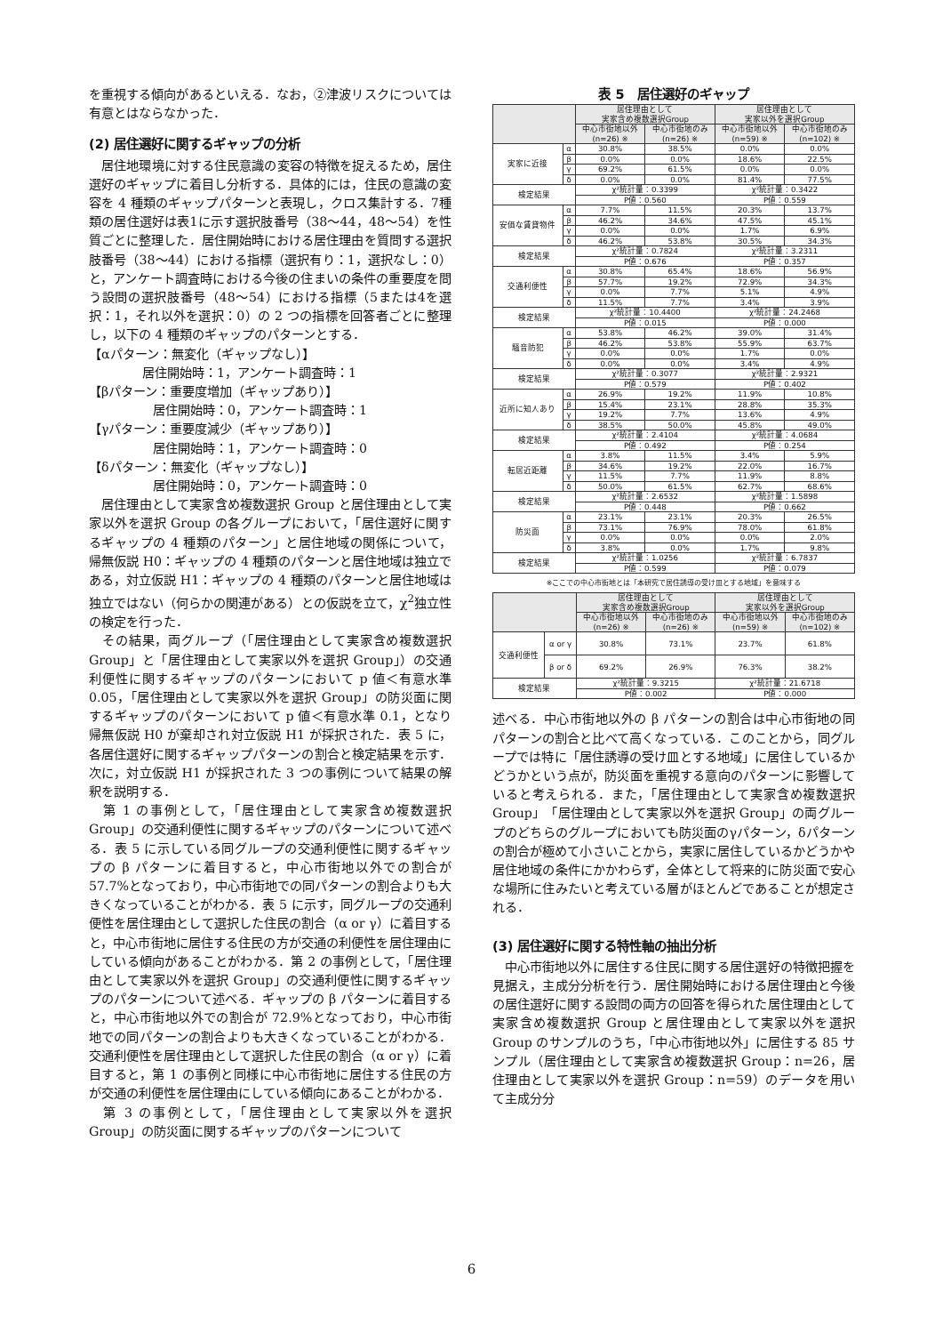を重視する傾向があるといえる．なお，②津波リスクについては有意とはならなかった．
(2) 居住選好に関するギャップの分析
　居住地環境に対する住民意識の変容の特徴を捉えるため，居住選好のギャップに着目し分析する．具体的には，住民の意識の変容を 4 種類のギャップパターンと表現し，クロス集計する．7種類の居住選好は表1に示す選択肢番号（38～44，48～54）を性質ごとに整理した．居住開始時における居住理由を質問する選択肢番号（38～44）における指標（選択有り：1，選択なし：0）と，アンケート調査時における今後の住まいの条件の重要度を問う設問の選択肢番号（48～54）における指標（5または4を選択：1，それ以外を選択：0）の 2 つの指標を回答者ごとに整理し，以下の 4 種類のギャップのパターンとする．
【αパターン：無変化（ギャップなし）】
居住開始時：1，アンケート調査時：1
【βパターン：重要度増加（ギャップあり）】
居住開始時：0，アンケート調査時：1
【γパターン：重要度減少（ギャップあり）】
居住開始時：1，アンケート調査時：0
【δパターン：無変化（ギャップなし）】
居住開始時：0，アンケート調査時：0
　居住理由として実家含め複数選択 Group と居住理由として実家以外を選択 Group の各グループにおいて，「居住選好に関するギャップの 4 種類のパターン」と居住地域の関係について，帰無仮説 H0：ギャップの 4 種類のパターンと居住地域は独立である，対立仮説 H1：ギャップの 4 種類のパターンと居住地域は独立ではない（何らかの関連がある）との仮説を立て，χ<sup>2</sup>独立性の検定を行った．
　その結果，両グループ（「居住理由として実家含め複数選択 Group」と「居住理由として実家以外を選択 Group」）の交通利便性に関するギャップのパターンにおいて p 値＜有意水準 0.05，「居住理由として実家以外を選択 Group」の防災面に関するギャップのパターンにおいて p 値＜有意水準 0.1，となり帰無仮説 H0 が棄却され対立仮説 H1 が採択された．表 5 に，各居住選好に関するギャップパターンの割合と検定結果を示す．次に，対立仮説 H1 が採択された 3 つの事例について結果の解釈を説明する．
　第 1 の事例として，「居住理由として実家含め複数選択 Group」の交通利便性に関するギャップのパターンについて述べる．表 5 に示している同グループの交通利便性に関するギャップの β パターンに着目すると，中心市街地以外での割合が 57.7%となっており，中心市街地での同パターンの割合よりも大きくなっていることがわかる．表 5 に示す，同グループの交通利便性を居住理由として選択した住民の割合（α or γ）に着目すると，中心市街地に居住する住民の方が交通の利便性を居住理由にしている傾向があることがわかる．第 2 の事例として，「居住理由として実家以外を選択 Group」の交通利便性に関するギャップのパターンについて述べる．ギャップの β パターンに着目すると，中心市街地以外での割合が 72.9%となっており，中心市街地での同パターンの割合よりも大きくなっていることがわかる．交通利便性を居住理由として選択した住民の割合（α or γ）に着目すると，第 1 の事例と同様に中心市街地に居住する住民の方が交通の利便性を居住理由にしている傾向にあることがわかる．
　第 3 の事例として，「居住理由として実家以外を選択 Group」の防災面に関するギャップのパターンについて
表 5　居住選好のギャップ
| | | 居住理由として 実家含め複数選択Group | | 居住理由として 実家以外を選択Group | |
| --- | --- | --- | --- | --- | --- |
| | | 中心市街地以外 (n=26) ※ | 中心市街地のみ (n=26) ※ | 中心市街地以外 (n=59) ※ | 中心市街地のみ (n=102) ※ |
| 実家に近接 | α | 30.8% | 38.5% | 0.0% | 0.0% |
| | β | 0.0% | 0.0% | 18.6% | 22.5% |
| | γ | 69.2% | 61.5% | 0.0% | 0.0% |
| | δ | 0.0% | 0.0% | 81.4% | 77.5% |
| 検定結果 | | χ²統計量：0.3399 | | χ²統計量：0.3422 | |
| | | P値：0.560 | | P値：0.559 | |
| 安価な賃貸物件 | α | 7.7% | 11.5% | 20.3% | 13.7% |
| | β | 46.2% | 34.6% | 47.5% | 45.1% |
| | γ | 0.0% | 0.0% | 1.7% | 6.9% |
| | δ | 46.2% | 53.8% | 30.5% | 34.3% |
| 検定結果 | | χ²統計量：0.7824 | | χ²統計量：3.2311 | |
| | | P値：0.676 | | P値：0.357 | |
| 交通利便性 | α | 30.8% | 65.4% | 18.6% | 56.9% |
| | β | 57.7% | 19.2% | 72.9% | 34.3% |
| | γ | 0.0% | 7.7% | 5.1% | 4.9% |
| | δ | 11.5% | 7.7% | 3.4% | 3.9% |
| 検定結果 | | χ²統計量：10.4400 | | χ²統計量：24.2468 | |
| | | P値：0.015 | | P値：0.000 | |
| 騒音防犯 | α | 53.8% | 46.2% | 39.0% | 31.4% |
| | β | 46.2% | 53.8% | 55.9% | 63.7% |
| | γ | 0.0% | 0.0% | 1.7% | 0.0% |
| | δ | 0.0% | 0.0% | 3.4% | 4.9% |
| 検定結果 | | χ²統計量：0.3077 | | χ²統計量：2.9321 | |
| | | P値：0.579 | | P値：0.402 | |
| 近所に知人あり | α | 26.9% | 19.2% | 11.9% | 10.8% |
| | β | 15.4% | 23.1% | 28.8% | 35.3% |
| | γ | 19.2% | 7.7% | 13.6% | 4.9% |
| | δ | 38.5% | 50.0% | 45.8% | 49.0% |
| 検定結果 | | χ²統計量：2.4104 | | χ²統計量：4.0684 | |
| | | P値：0.492 | | P値：0.254 | |
| 転居近距離 | α | 3.8% | 11.5% | 3.4% | 5.9% |
| | β | 34.6% | 19.2% | 22.0% | 16.7% |
| | γ | 11.5% | 7.7% | 11.9% | 8.8% |
| | δ | 50.0% | 61.5% | 62.7% | 68.6% |
| 検定結果 | | χ²統計量：2.6532 | | χ²統計量：1.5898 | |
| | | P値：0.448 | | P値：0.662 | |
| 防災面 | α | 23.1% | 23.1% | 20.3% | 26.5% |
| | β | 73.1% | 76.9% | 78.0% | 61.8% |
| | γ | 0.0% | 0.0% | 0.0% | 2.0% |
| | δ | 3.8% | 0.0% | 1.7% | 9.8% |
| 検定結果 | | χ²統計量：1.0256 | | χ²統計量：6.7837 | |
| | | P値：0.599 | | P値：0.079 | |
※ここでの中心市街地とは「本研究で居住誘導の受け皿とする地域」を意味する
| | | 居住理由として 実家含め複数選択Group | | 居住理由として 実家以外を選択Group | |
| --- | --- | --- | --- | --- | --- |
| | | 中心市街地以外 (n=26) ※ | 中心市街地のみ (n=26) ※ | 中心市街地以外 (n=59) ※ | 中心市街地のみ (n=102) ※ |
| 交通利便性 | α or γ | 30.8% | 73.1% | 23.7% | 61.8% |
| | β or δ | 69.2% | 26.9% | 76.3% | 38.2% |
| 検定結果 | | χ²統計量：9.3215 | | χ²統計量：21.6718 | |
| | | P値：0.002 | | P値：0.000 | |
述べる．中心市街地以外の β パターンの割合は中心市街地の同パターンの割合と比べて高くなっている．このことから，同グループでは特に「居住誘導の受け皿とする地域」に居住しているかどうかという点が，防災面を重視する意向のパターンに影響していると考えられる．また，「居住理由として実家含め複数選択 Group」「居住理由として実家以外を選択 Group」の両グループのどちらのグループにおいても防災面のγパターン，δパターンの割合が極めて小さいことから，実家に居住しているかどうかや居住地域の条件にかかわらず，全体として将来的に防災面で安心な場所に住みたいと考えている層がほとんどであることが想定される．
(3) 居住選好に関する特性軸の抽出分析
　中心市街地以外に居住する住民に関する居住選好の特徴把握を見据え，主成分分析を行う．居住開始時における居住理由と今後の居住選好に関する設問の両方の回答を得られた居住理由として実家含め複数選択 Group と居住理由として実家以外を選択 Group のサンプルのうち，「中心市街地以外」に居住する 85 サンプル（居住理由として実家含め複数選択 Group：n=26，居住理由として実家以外を選択 Group：n=59）のデータを用いて主成分分
6